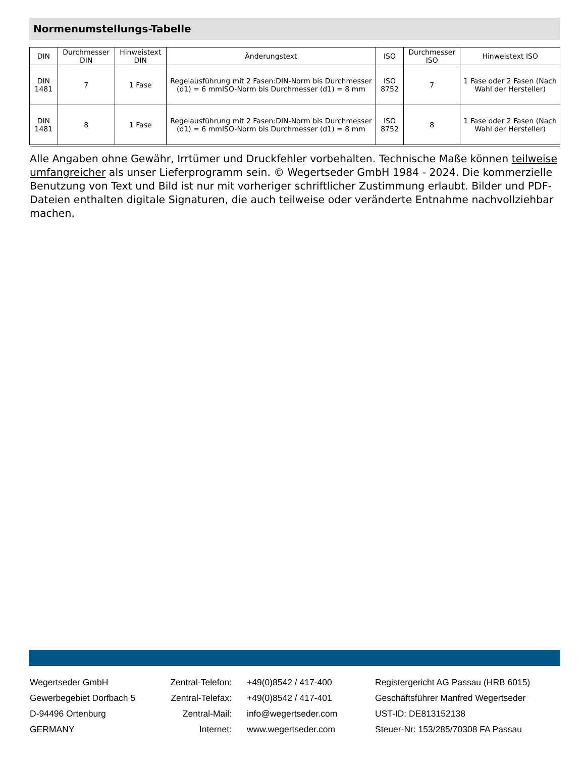Normenumstellungs-Tabelle
| DIN | Durchmesser DIN | Hinweistext DIN | Änderungstext | ISO | Durchmesser ISO | Hinweistext ISO |
| --- | --- | --- | --- | --- | --- | --- |
| DIN 1481 | 7 | 1 Fase | Regelausführung mit 2 Fasen:DIN-Norm bis Durchmesser (d1) = 6 mmISO-Norm bis Durchmesser (d1) = 8 mm | ISO 8752 | 7 | 1 Fase oder 2 Fasen (Nach Wahl der Hersteller) |
| DIN 1481 | 8 | 1 Fase | Regelausführung mit 2 Fasen:DIN-Norm bis Durchmesser (d1) = 6 mmISO-Norm bis Durchmesser (d1) = 8 mm | ISO 8752 | 8 | 1 Fase oder 2 Fasen (Nach Wahl der Hersteller) |
Alle Angaben ohne Gewähr, Irrtümer und Druckfehler vorbehalten. Technische Maße können teilweise umfangreicher als unser Lieferprogramm sein. © Wegertseder GmbH 1984 - 2024. Die kommerzielle Benutzung von Text und Bild ist nur mit vorheriger schriftlicher Zustimmung erlaubt. Bilder und PDF-Dateien enthalten digitale Signaturen, die auch teilweise oder veränderte Entnahme nachvollziehbar machen.
Wegertseder GmbH
Zentral-Telefon:
+49(0)8542 / 417-400
Registergericht AG Passau (HRB 6015)
Gewerbegebiet Dorfbach 5
Zentral-Telefax:
+49(0)8542 / 417-401
Geschäftsführer Manfred Wegertseder
D-94496 Ortenburg
Zentral-Mail:
info@wegertseder.com
UST-ID: DE813152138
GERMANY
Internet:
www.wegertseder.com
Steuer-Nr: 153/285/70308 FA Passau